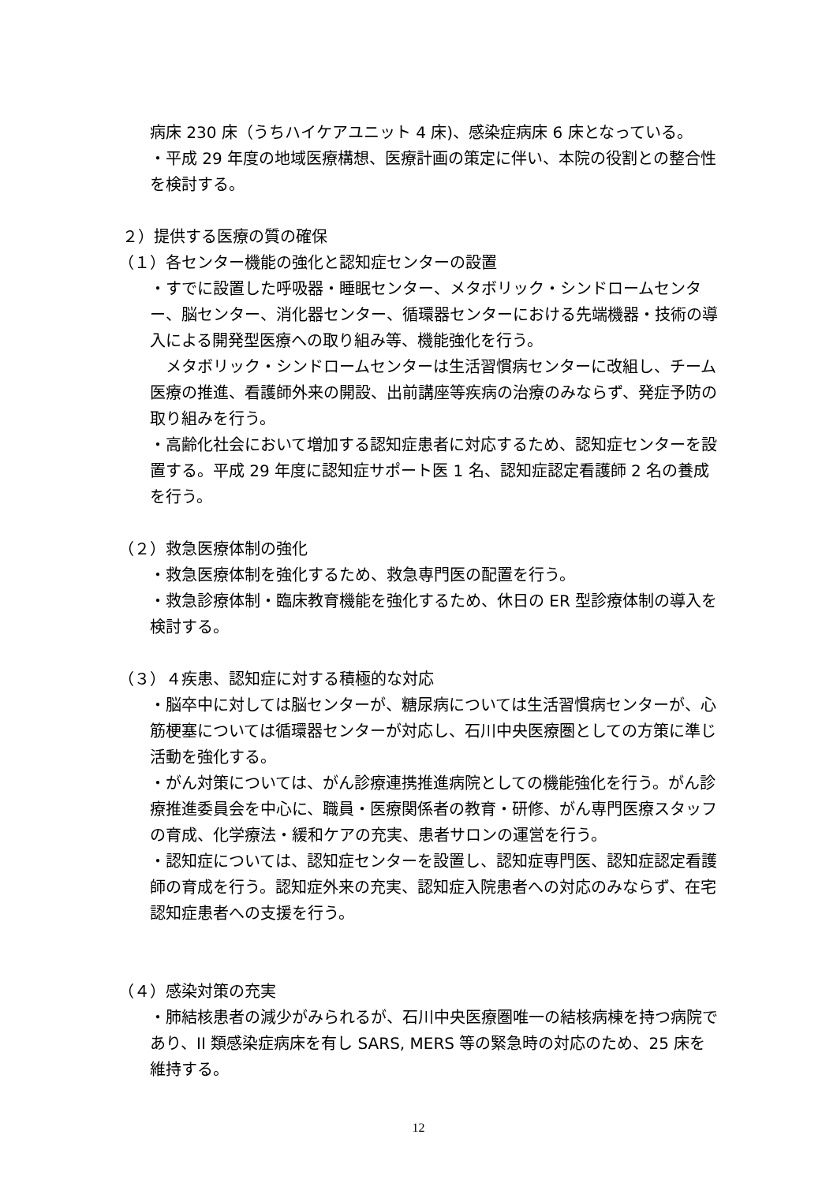病床 230 床（うちハイケアユニット 4 床)、感染症病床 6 床となっている。
・平成 29 年度の地域医療構想、医療計画の策定に伴い、本院の役割との整合性を検討する。
２）提供する医療の質の確保
（１）各センター機能の強化と認知症センターの設置
・すでに設置した呼吸器・睡眠センター、メタボリック・シンドロームセンター、脳センター、消化器センター、循環器センターにおける先端機器・技術の導入による開発型医療への取り組み等、機能強化を行う。
　メタボリック・シンドロームセンターは生活習慣病センターに改組し、チーム医療の推進、看護師外来の開設、出前講座等疾病の治療のみならず、発症予防の取り組みを行う。
・高齢化社会において増加する認知症患者に対応するため、認知症センターを設置する。平成 29 年度に認知症サポート医 1 名、認知症認定看護師 2 名の養成を行う。
（２）救急医療体制の強化
・救急医療体制を強化するため、救急専門医の配置を行う。
・救急診療体制・臨床教育機能を強化するため、休日の ER 型診療体制の導入を検討する。
（３）４疾患、認知症に対する積極的な対応
・脳卒中に対しては脳センターが、糖尿病については生活習慣病センターが、心筋梗塞については循環器センターが対応し、石川中央医療圏としての方策に準じ活動を強化する。
・がん対策については、がん診療連携推進病院としての機能強化を行う。がん診療推進委員会を中心に、職員・医療関係者の教育・研修、がん専門医療スタッフの育成、化学療法・緩和ケアの充実、患者サロンの運営を行う。
・認知症については、認知症センターを設置し、認知症専門医、認知症認定看護師の育成を行う。認知症外来の充実、認知症入院患者への対応のみならず、在宅認知症患者への支援を行う。
（４）感染対策の充実
・肺結核患者の減少がみられるが、石川中央医療圏唯一の結核病棟を持つ病院であり、II 類感染症病床を有し SARS, MERS 等の緊急時の対応のため、25 床を維持する。
12